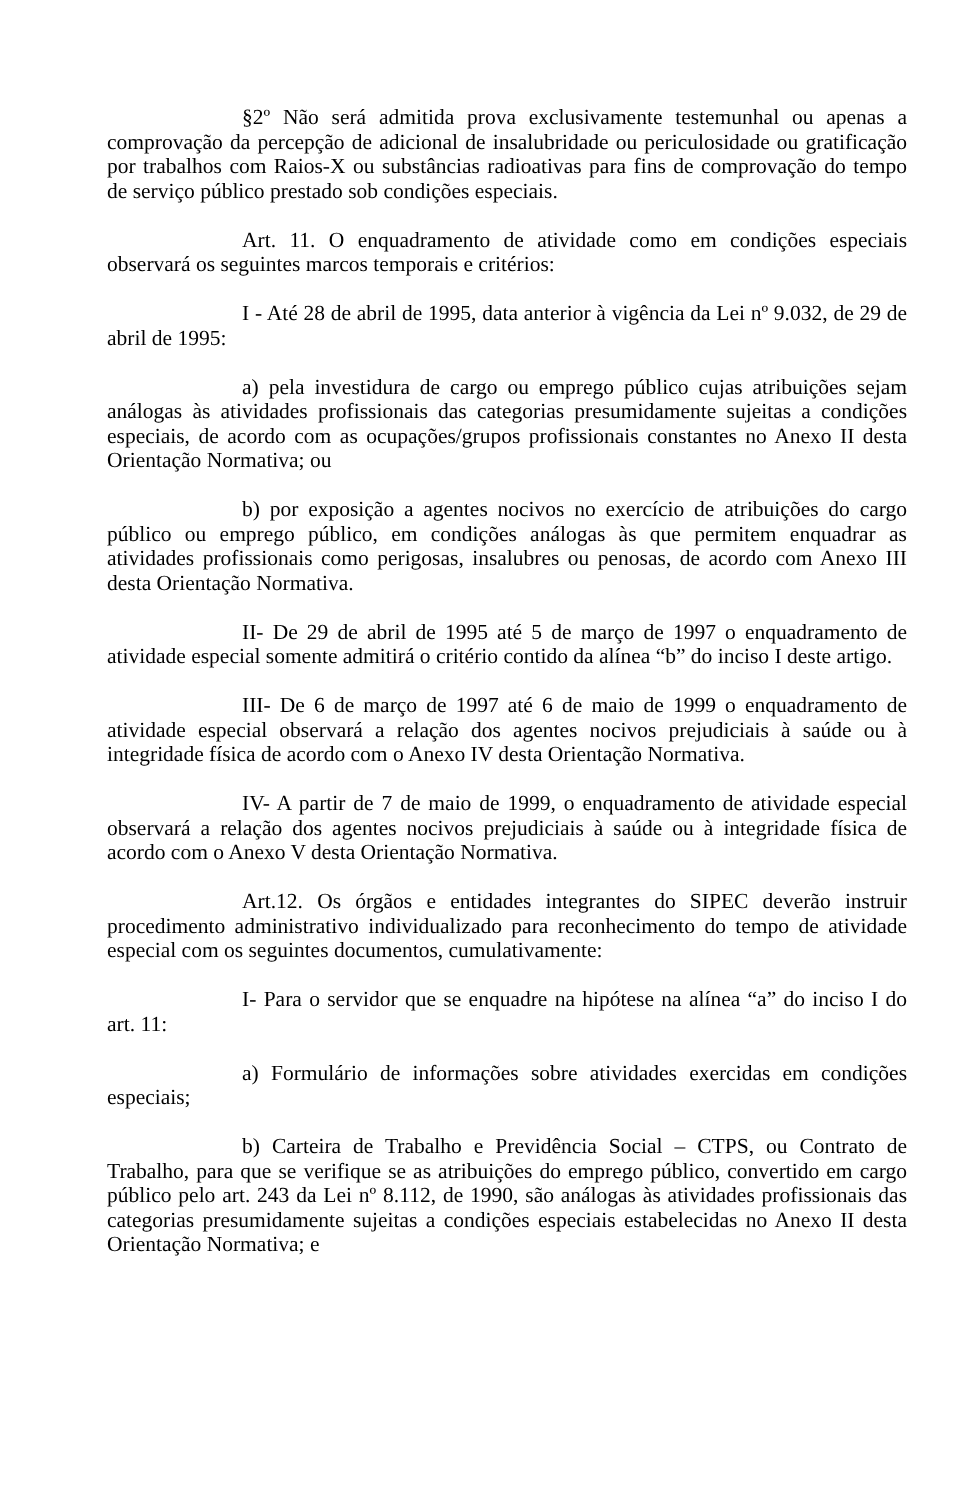§2º Não será admitida prova exclusivamente testemunhal ou apenas a comprovação da percepção de adicional de insalubridade ou periculosidade ou gratificação por trabalhos com Raios-X ou substâncias radioativas para fins de comprovação do tempo de serviço público prestado sob condições especiais.
Art. 11. O enquadramento de atividade como em condições especiais observará os seguintes marcos temporais e critérios:
I - Até 28 de abril de 1995, data anterior à vigência da Lei nº 9.032, de 29 de abril de 1995:
a) pela investidura de cargo ou emprego público cujas atribuições sejam análogas às atividades profissionais das categorias presumidamente sujeitas a condições especiais, de acordo com as ocupações/grupos profissionais constantes no Anexo II desta Orientação Normativa; ou
b) por exposição a agentes nocivos no exercício de atribuições do cargo público ou emprego público, em condições análogas às que permitem enquadrar as atividades profissionais como perigosas, insalubres ou penosas, de acordo com Anexo III desta Orientação Normativa.
II- De 29 de abril de 1995 até 5 de março de 1997 o enquadramento de atividade especial somente admitirá o critério contido da alínea “b” do inciso I deste artigo.
III- De 6 de março de 1997 até 6 de maio de 1999 o enquadramento de atividade especial observará a relação dos agentes nocivos prejudiciais à saúde ou à integridade física de acordo com o Anexo IV desta Orientação Normativa.
IV- A partir de 7 de maio de 1999, o enquadramento de atividade especial observará a relação dos agentes nocivos prejudiciais à saúde ou à integridade física de acordo com o Anexo V desta Orientação Normativa.
Art.12. Os órgãos e entidades integrantes do SIPEC deverão instruir procedimento administrativo individualizado para reconhecimento do tempo de atividade especial com os seguintes documentos, cumulativamente:
I- Para o servidor que se enquadre na hipótese na alínea “a” do inciso I do art. 11:
a) Formulário de informações sobre atividades exercidas em condições especiais;
b) Carteira de Trabalho e Previdência Social – CTPS, ou Contrato de Trabalho, para que se verifique se as atribuições do emprego público, convertido em cargo público pelo art. 243 da Lei nº 8.112, de 1990, são análogas às atividades profissionais das categorias presumidamente sujeitas a condições especiais estabelecidas no Anexo II desta Orientação Normativa; e